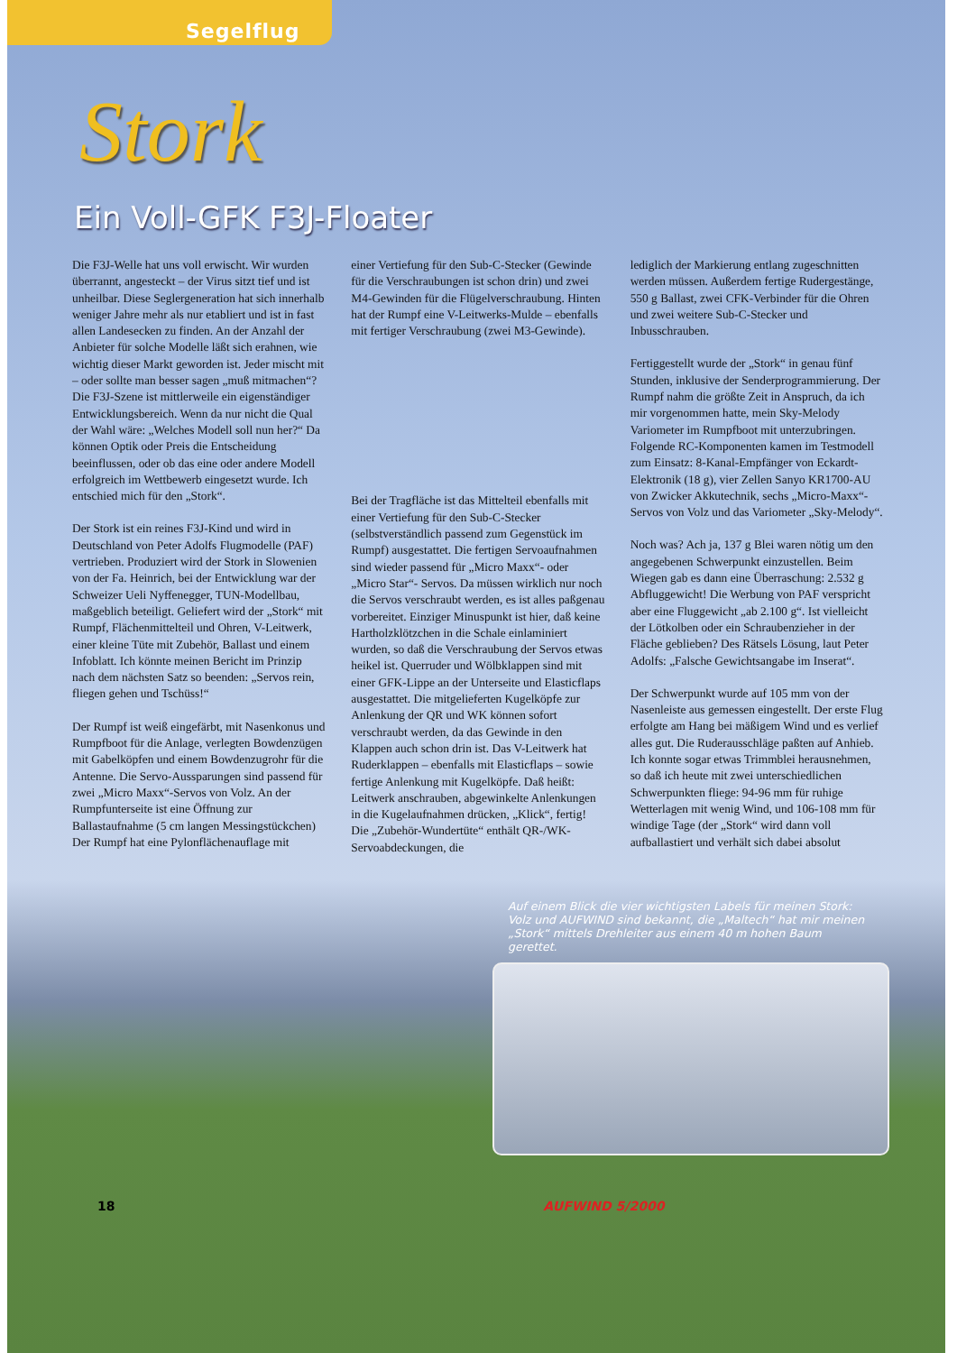Segelflug
Stork
Ein Voll-GFK F3J-Floater
Die F3J-Welle hat uns voll erwischt. Wir wurden überrannt, angesteckt – der Virus sitzt tief und ist unheilbar. Diese Seglergeneration hat sich innerhalb weniger Jahre mehr als nur etabliert und ist in fast allen Landesecken zu finden. An der Anzahl der Anbieter für solche Modelle läßt sich erahnen, wie wichtig dieser Markt geworden ist. Jeder mischt mit – oder sollte man besser sagen „muß mitmachen“? Die F3J-Szene ist mittlerweile ein eigenständiger Entwicklungsbereich. Wenn da nur nicht die Qual der Wahl wäre: „Welches Modell soll nun her?“ Da können Optik oder Preis die Entscheidung beeinflussen, oder ob das eine oder andere Modell erfolgreich im Wettbewerb eingesetzt wurde. Ich entschied mich für den „Stork“.
Der Stork ist ein reines F3J-Kind und wird in Deutschland von Peter Adolfs Flugmodelle (PAF) vertrieben. Produziert wird der Stork in Slowenien von der Fa. Heinrich, bei der Entwicklung war der Schweizer Ueli Nyffenegger, TUN-Modellbau, maßgeblich beteiligt. Geliefert wird der „Stork“ mit Rumpf, Flächenmittelteil und Ohren, V-Leitwerk, einer kleine Tüte mit Zubehör, Ballast und einem Infoblatt. Ich könnte meinen Bericht im Prinzip nach dem nächsten Satz so beenden: „Servos rein, fliegen gehen und Tschüss!“
Der Rumpf ist weiß eingefärbt, mit Nasenkonus und Rumpfboot für die Anlage, verlegten Bowdenzügen mit Gabelköpfen und einem Bowdenzugrohr für die Antenne. Die Servo-Aussparungen sind passend für zwei „Micro Maxx“-Servos von Volz. An der Rumpfunterseite ist eine Öffnung zur Ballastaufnahme (5 cm langen Messingstückchen) Der Rumpf hat eine Pylonflächenauflage mit
einer Vertiefung für den Sub-C-Stecker (Gewinde für die Verschraubungen ist schon drin) und zwei M4-Gewinden für die Flügelverschraubung. Hinten hat der Rumpf eine V-Leitwerks-Mulde – ebenfalls mit fertiger Verschraubung (zwei M3-Gewinde).
Bei der Tragfläche ist das Mittelteil ebenfalls mit einer Vertiefung für den Sub-C-Stecker (selbstverständlich passend zum Gegenstück im Rumpf) ausgestattet. Die fertigen Servoaufnahmen sind wieder passend für „Micro Maxx“- oder „Micro Star“- Servos. Da müssen wirklich nur noch die Servos verschraubt werden, es ist alles paßgenau vorbereitet. Einziger Minuspunkt ist hier, daß keine Hartholzklötzchen in die Schale einlaminiert wurden, so daß die Verschraubung der Servos etwas heikel ist. Querruder und Wölbklappen sind mit einer GFK-Lippe an der Unterseite und Elasticflaps ausgestattet. Die mitgelieferten Kugelköpfe zur Anlenkung der QR und WK können sofort verschraubt werden, da das Gewinde in den Klappen auch schon drin ist. Das V-Leitwerk hat Ruderklappen – ebenfalls mit Elasticflaps – sowie fertige Anlenkung mit Kugelköpfe. Daß heißt: Leitwerk anschrauben, abgewinkelte Anlenkungen in die Kugelaufnahmen drücken, „Klick“, fertig! Die „Zubehör-Wundertüte“ enthält QR-/WK-Servoabdeckungen, die
lediglich der Markierung entlang zugeschnitten werden müssen. Außerdem fertige Rudergestänge, 550 g Ballast, zwei CFK-Verbinder für die Ohren und zwei weitere Sub-C-Stecker und Inbusschrauben.
Fertiggestellt wurde der „Stork“ in genau fünf Stunden, inklusive der Senderprogrammierung. Der Rumpf nahm die größte Zeit in Anspruch, da ich mir vorgenommen hatte, mein Sky-Melody Variometer im Rumpfboot mit unterzubringen. Folgende RC-Komponenten kamen im Testmodell zum Einsatz: 8-Kanal-Empfänger von Eckardt-Elektronik (18 g), vier Zellen Sanyo KR1700-AU von Zwicker Akkutechnik, sechs „Micro-Maxx“-Servos von Volz und das Variometer „Sky-Melody“.
Noch was? Ach ja, 137 g Blei waren nötig um den angegebenen Schwerpunkt einzustellen. Beim Wiegen gab es dann eine Überraschung: 2.532 g Abfluggewicht! Die Werbung von PAF verspricht aber eine Fluggewicht „ab 2.100 g“. Ist vielleicht der Lötkolben oder ein Schraubenzieher in der Fläche geblieben? Des Rätsels Lösung, laut Peter Adolfs: „Falsche Gewichtsangabe im Inserat“.
Der Schwerpunkt wurde auf 105 mm von der Nasenleiste aus gemessen eingestellt. Der erste Flug erfolgte am Hang bei mäßigem Wind und es verlief alles gut. Die Ruderausschläge paßten auf Anhieb. Ich konnte sogar etwas Trimmblei herausnehmen, so daß ich heute mit zwei unterschiedlichen Schwerpunkten fliege: 94-96 mm für ruhige Wetterlagen mit wenig Wind, und 106-108 mm für windige Tage (der „Stork“ wird dann voll aufballastiert und verhält sich dabei absolut
Auf einem Blick die vier wichtigsten Labels für meinen Stork: Volz und AUFWIND sind bekannt, die „Maltech“ hat mir meinen „Stork“ mittels Drehleiter aus einem 40 m hohen Baum gerettet.
18 AUFWIND 5/2000